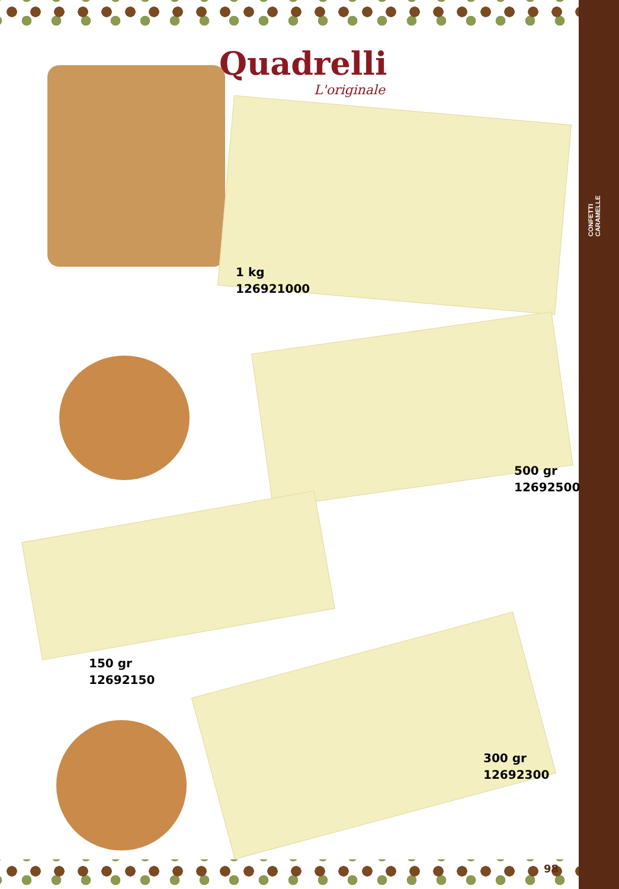CONFETTI
CARAMELLE
Quadrelli
L'originale
1 kg
126921000
500 gr
12692500
150 gr
12692150
300 gr
12692300
98